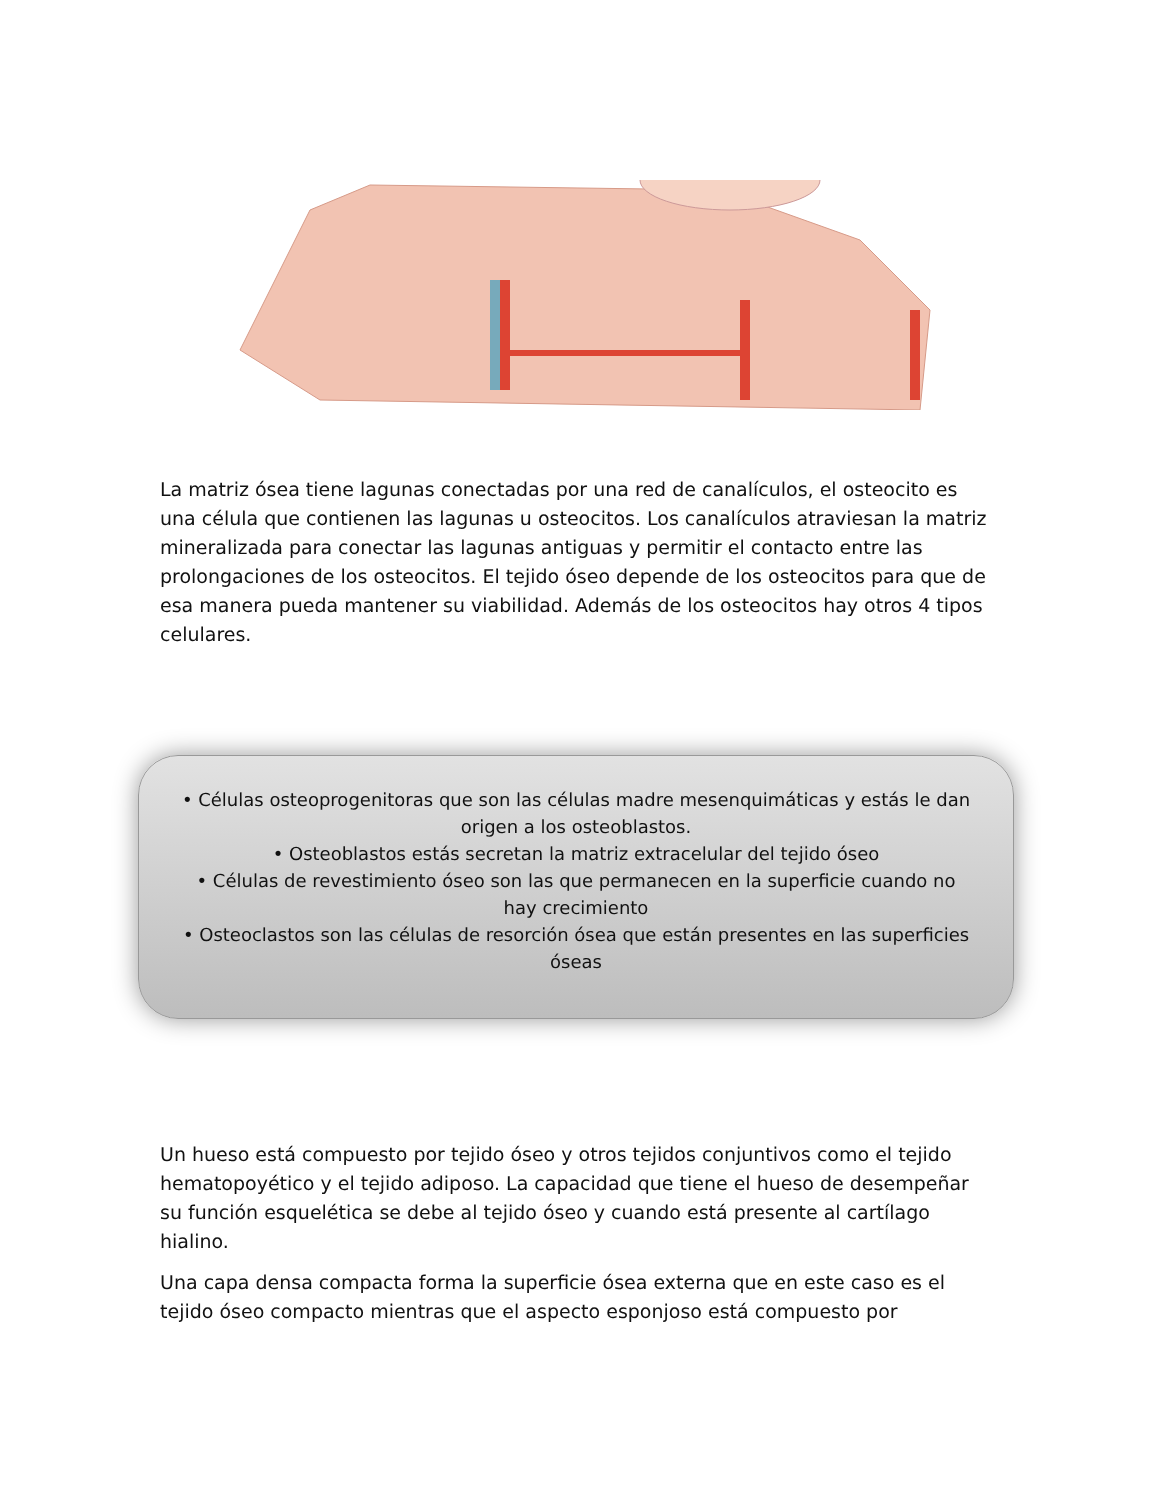La matriz ósea tiene lagunas conectadas por una red de canalículos, el osteocito es una célula que contienen las lagunas u osteocitos. Los canalículos atraviesan la matriz mineralizada para conectar las lagunas antiguas y permitir el contacto entre las prolongaciones de los osteocitos. El tejido óseo depende de los osteocitos para que de esa manera pueda mantener su viabilidad. Además de los osteocitos hay otros 4 tipos celulares.
• Células osteoprogenitoras que son las células madre mesenquimáticas y estás le dan origen a los osteoblastos.
• Osteoblastos estás secretan la matriz extracelular del tejido óseo
• Células de revestimiento óseo son las que permanecen en la superficie cuando no hay crecimiento
• Osteoclastos son las células de resorción ósea que están presentes en las superficies óseas
Un hueso está compuesto por tejido óseo y otros tejidos conjuntivos como el tejido hematopoyético y el tejido adiposo. La capacidad que tiene el hueso de desempeñar su función esquelética se debe al tejido óseo y cuando está presente al cartílago hialino.
Una capa densa compacta forma la superficie ósea externa que en este caso es el tejido óseo compacto mientras que el aspecto esponjoso está compuesto por